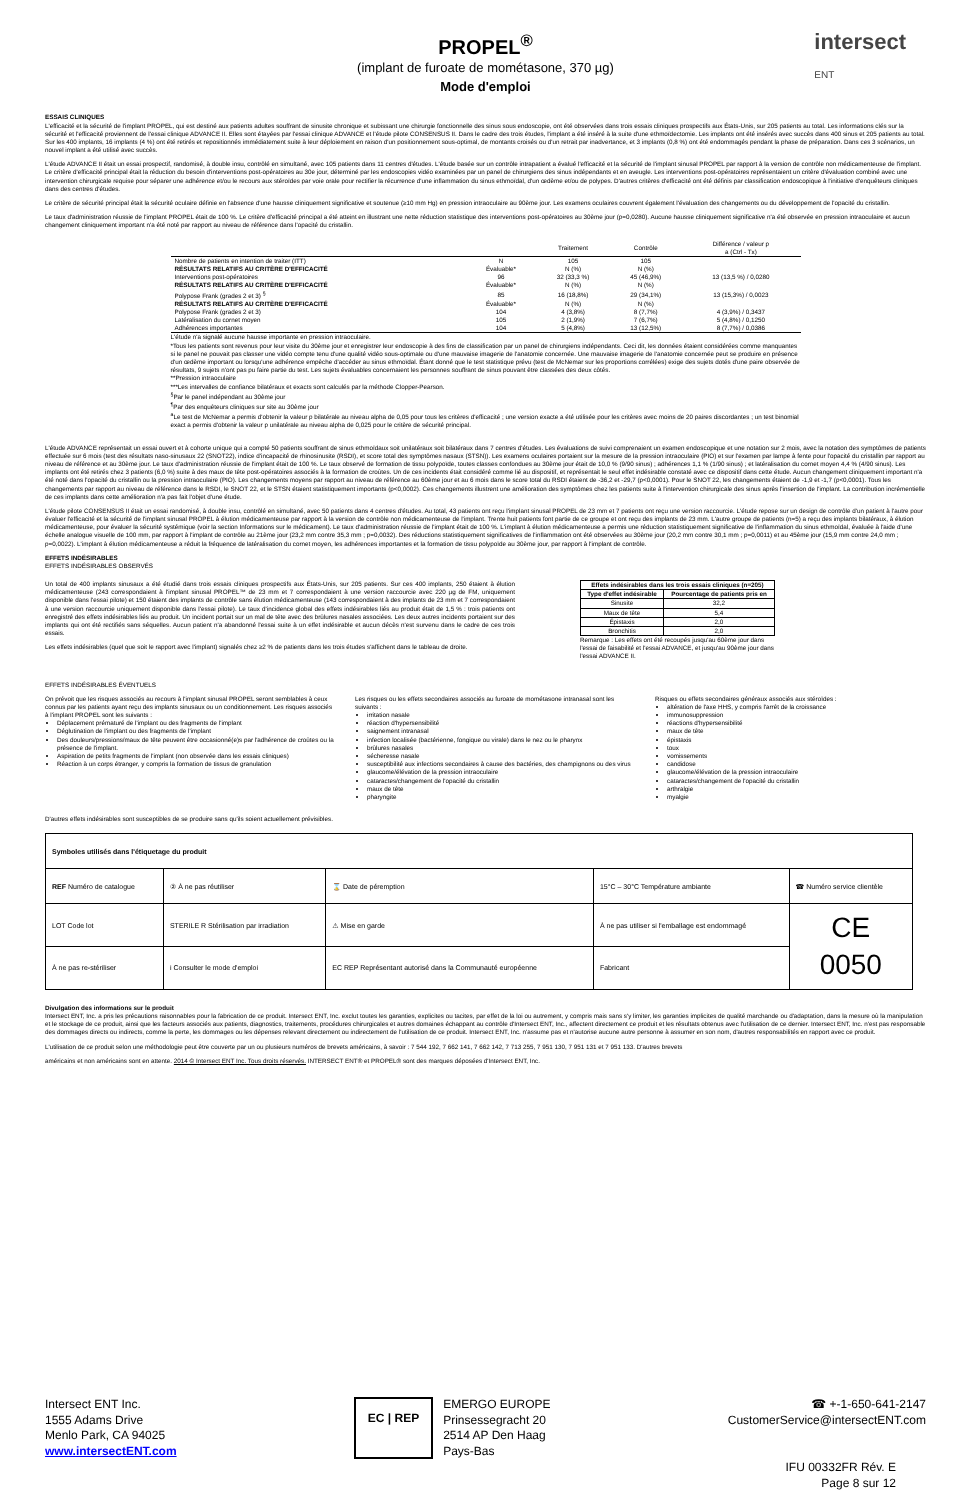intersect
ENT
PROPEL<sup>®</sup>
(implant de furoate de mométasone, 370 µg)
Mode d'emploi
ESSAIS CLINIQUES
L'efficacité et la sécurité de l'implant PROPEL, qui est destiné aux patients adultes souffrant de sinusite chronique et subissant une chirurgie fonctionnelle des sinus sous endoscopie, ont été observées dans trois essais cliniques prospectifs aux États-Unis, sur 205 patients au total. Les informations clés sur la sécurité et l'efficacité proviennent de l'essai clinique ADVANCE II. Elles sont étayées par l'essai clinique ADVANCE et l'étude pilote CONSENSUS II. Dans le cadre des trois études, l'implant a été inséré à la suite d'une ethmoïdectomie. Les implants ont été insérés avec succès dans 400 sinus et 205 patients au total. Sur les 400 implants, 16 implants (4 %) ont été retirés et repositionnés immédiatement suite à leur déploiement en raison d'un positionnement sous-optimal, de montants croisés ou d'un retrait par inadvertance, et 3 implants (0,8 %) ont été endommagés pendant la phase de préparation. Dans ces 3 scénarios, un nouvel implant a été utilisé avec succès.
L'étude ADVANCE II était un essai prospectif, randomisé, à double insu, contrôlé en simultané, avec 105 patients dans 11 centres d'études. L'étude basée sur un contrôle intrapatient a évalué l'efficacité et la sécurité de l'implant sinusal PROPEL par rapport à la version de contrôle non médicamenteuse de l'implant. Le critère d'efficacité principal était la réduction du besoin d'interventions post-opératoires au 30e jour, déterminé par les endoscopies vidéo examinées par un panel de chirurgiens des sinus indépendants et en aveugle. Les interventions post-opératoires représentaient un critère d'évaluation combiné avec une intervention chirurgicale requise pour séparer une adhérence et/ou le recours aux stéroïdes par voie orale pour rectifier la récurrence d'une inflammation du sinus ethmoïdal, d'un œdème et/ou de polypes. D'autres critères d'efficacité ont été définis par classification endoscopique à l'initiative d'enquêteurs cliniques dans des centres d'études.
Le critère de sécurité principal était la sécurité oculaire définie en l'absence d'une hausse cliniquement significative et soutenue (≥10 mm Hg) en pression intraoculaire au 90ème jour. Les examens oculaires couvrent également l'évaluation des changements ou du développement de l'opacité du cristallin.
Le taux d'administration réussie de l'implant PROPEL était de 100 %. Le critère d'efficacité principal a été atteint en illustrant une nette réduction statistique des interventions post-opératoires au 30ème jour (p=0,0280). Aucune hausse cliniquement significative n'a été observée en pression intraoculaire et aucun changement cliniquement important n'a été noté par rapport au niveau de référence dans l'opacité du cristallin.
| | | Traitement | Contrôle | Différence / valeur p a (Ctrl - Tx) |
| --- | --- | --- | --- | --- |
| Nombre de patients en intention de traiter (ITT) | N | 105 | 105 | |
| RÉSULTATS RELATIFS AU CRITÈRE D'EFFICACITÉ | Évaluable* | N (%) | N (%) | |
| Interventions post-opératoires | 96 | 32 (33,3 %) | 45 (46,9%) | 13 (13,5 %) / 0,0280 |
| RÉSULTATS RELATIFS AU CRITÈRE D'EFFICACITÉ | Évaluable* | N (%) | N (%) | |
| Polypose Frank (grades 2 et 3) <sup>§</sup> | 85 | 16 (18,8%) | 29 (34,1%) | 13 (15,3%) / 0,0023 |
| RÉSULTATS RELATIFS AU CRITÈRE D'EFFICACITÉ | Évaluable* | N (%) | N (%) | |
| Polypose Frank (grades 2 et 3) | 104 | 4 (3,8%) | 8 (7,7%) | 4 (3,9%) / 0,3437 |
| Latéralisation du cornet moyen | 105 | 2 (1,9%) | 7 (6,7%) | 5 (4,8%) / 0,1250 |
| Adhérences importantes | 104 | 5 (4,8%) | 13 (12,5%) | 8 (7,7%) / 0,0386 |
L'étude n'a signalé aucune hausse importante en pression intraoculaire.
*Tous les patients sont revenus pour leur visite du 30ème jour et enregistrer leur endoscopie à des fins de classification par un panel de chirurgiens indépendants. Ceci dit, les données étaient considérées comme manquantes si le panel ne pouvait pas classer une vidéo compte tenu d'une qualité vidéo sous-optimale ou d'une mauvaise imagerie de l'anatomie concernée. Une mauvaise imagerie de l'anatomie concernée peut se produire en présence d'un œdème important ou lorsqu'une adhérence empêche d'accéder au sinus ethmoïdal. Étant donné que le test statistique prévu (test de McNemar sur les proportions corrélées) exige des sujets dotés d'une paire observée de résultats, 9 sujets n'ont pas pu faire partie du test. Les sujets évaluables concernaient les personnes souffrant de sinus pouvant être classées des deux côtés.
**Pression intraoculaire
***Les intervalles de confiance bilatéraux et exacts sont calculés par la méthode Clopper-Pearson.
<sup>§</sup> Par le panel indépendant au 30ème jour
<sup>¶</sup> Par des enquêteurs cliniques sur site au 30ème jour
<sup>a</sup> Le test de McNemar a permis d'obtenir la valeur p bilatérale au niveau alpha de 0,05 pour tous les critères d'efficacité ; une version exacte a été utilisée pour les critères avec moins de 20 paires discordantes ; un test binomial exact a permis d'obtenir la valeur p unilatérale au niveau alpha de 0,025 pour le critère de sécurité principal.
L'étude ADVANCE représentait un essai ouvert et à cohorte unique qui a compté 50 patients souffrant de sinus ethmoïdaux soit unilatéraux soit bilatéraux dans 7 centres d'études. Les évaluations de suivi comprenaient un examen endoscopique et une notation sur 2 mois, avec la notation des symptômes de patients effectuée sur 6 mois (test des résultats naso-sinusaux 22 (SNOT22), indice d'incapacité de rhinosinusite (RSDI), et score total des symptômes nasaux (STSN)). Les examens oculaires portaient sur la mesure de la pression intraoculaire (PIO) et sur l'examen par lampe à fente pour l'opacité du cristallin par rapport au niveau de référence et au 30ème jour. Le taux d'administration réussie de l'implant était de 100 %. Le taux observé de formation de tissu polypoïde, toutes classes confondues au 30ème jour était de 10,0 % (9/90 sinus) ; adhérences 1,1 % (1/90 sinus) ; et latéralisation du cornet moyen 4,4 % (4/90 sinus). Les implants ont été retirés chez 3 patients (6,0 %) suite à des maux de tête post-opératoires associés à la formation de croûtes. Un de ces incidents était considéré comme lié au dispositif, et représentait le seul effet indésirable constaté avec ce dispositif dans cette étude. Aucun changement cliniquement important n'a été noté dans l'opacité du cristallin ou la pression intraoculaire (PIO). Les changements moyens par rapport au niveau de référence au 60ème jour et au 6 mois dans le score total du RSDI étaient de -36,2 et -29,7 (p<0,0001). Pour le SNOT 22, les changements étaient de -1,9 et -1,7 (p<0,0001). Tous les changements par rapport au niveau de référence dans le RSDI, le SNOT 22, et le STSN étaient statistiquement importants (p<0,0002). Ces changements illustrent une amélioration des symptômes chez les patients suite à l'intervention chirurgicale des sinus après l'insertion de l'implant. La contribution incrémentielle de ces implants dans cette amélioration n'a pas fait l'objet d'une étude.
L'étude pilote CONSENSUS II était un essai randomisé, à double insu, contrôlé en simultané, avec 50 patients dans 4 centres d'études. Au total, 43 patients ont reçu l'implant sinusal PROPEL de 23 mm et 7 patients ont reçu une version raccourcie. L'étude repose sur un design de contrôle d'un patient à l'autre pour évaluer l'efficacité et la sécurité de l'implant sinusal PROPEL à élution médicamenteuse par rapport à la version de contrôle non médicamenteuse de l'implant. Trente huit patients font partie de ce groupe et ont reçu des implants de 23 mm. L'autre groupe de patients (n=5) a reçu des implants bilatéraux, à élution médicamenteuse, pour évaluer la sécurité systémique (voir la section Informations sur le médicament). Le taux d'administration réussie de l'implant était de 100 %. L'implant à élution médicamenteuse a permis une réduction statistiquement significative de l'inflammation du sinus ethmoïdal, évaluée à l'aide d'une échelle analogue visuelle de 100 mm, par rapport à l'implant de contrôle au 21ème jour (23,2 mm contre 35,3 mm ; p=0,0032). Des réductions statistiquement significatives de l'inflammation ont été observées au 30ème jour (20,2 mm contre 30,1 mm ; p=0,0011) et au 45ème jour (15,9 mm contre 24,0 mm ; p=0,0022). L'implant à élution médicamenteuse a réduit la fréquence de latéralisation du cornet moyen, les adhérences importantes et la formation de tissu polypoïde au 30ème jour, par rapport à l'implant de contrôle.
EFFETS INDÉSIRABLES
EFFETS INDÉSIRABLES OBSERVÉS
Un total de 400 implants sinusaux a été étudié dans trois essais cliniques prospectifs aux États-Unis, sur 205 patients. Sur ces 400 implants, 250 étaient à élution médicamenteuse (243 correspondaient à l'implant sinusal PROPEL™ de 23 mm et 7 correspondaient à une version raccourcie avec 220 µg de FM, uniquement disponible dans l'essai pilote) et 150 étaient des implants de contrôle sans élution médicamenteuse (143 correspondaient à des implants de 23 mm et 7 correspondaient à une version raccourcie uniquement disponible dans l'essai pilote). Le taux d'incidence global des effets indésirables liés au produit était de 1,5 % : trois patients ont enregistré des effets indésirables liés au produit. Un incident portait sur un mal de tête avec des brûlures nasales associées. Les deux autres incidents portaient sur des implants qui ont été rectifiés sans séquelles. Aucun patient n'a abandonné l'essai suite à un effet indésirable et aucun décès n'est survenu dans le cadre de ces trois essais.
Les effets indésirables (quel que soit le rapport avec l'implant) signalés chez ≥2 % de patients dans les trois études s'affichent dans le tableau de droite.
| Effets indésirables dans les trois essais cliniques (n=205) | |
| --- | --- |
| Type d'effet indésirable | Pourcentage de patients pris en |
| Sinusite | 32,2 |
| Maux de tête | 5,4 |
| Épistaxis | 2,0 |
| Bronchitis | 2,0 |
Remarque : Les effets ont été recoupés jusqu'au 60ème jour dans l'essai de faisabilité et l'essai ADVANCE, et jusqu'au 90ème jour dans l'essai ADVANCE II.
EFFETS INDÉSIRABLES ÉVENTUELS
On prévoit que les risques associés au recours à l'implant sinusal PROPEL seront semblables à ceux connus par les patients ayant reçu des implants sinusaux ou un conditionnement. Les risques associés à l'implant PROPEL sont les suivants :
Déplacement prématuré de l'implant ou des fragments de l'implant
Déglutination de l'implant ou des fragments de l'implant
Des douleurs/pressions/maux de tête peuvent être occasionné(e)s par l'adhérence de croûtes ou la présence de l'implant.
Aspiration de petits fragments de l'implant (non observée dans les essais cliniques)
Réaction à un corps étranger, y compris la formation de tissus de granulation
Les risques ou les effets secondaires associés au furoate de mométasone intranasal sont les suivants :
irritation nasale
réaction d'hypersensibilité
saignement intranasal
infection localisée (bactérienne, fongique ou virale) dans le nez ou le pharynx
brûlures nasales
sécheresse nasale
susceptibilité aux infections secondaires à cause des bactéries, des champignons ou des virus
glaucome/élévation de la pression intraoculaire
cataractes/changement de l'opacité du cristallin
maux de tête
pharyngite
Risques ou effets secondaires généraux associés aux stéroïdes :
altération de l'axe HHS, y compris l'arrêt de la croissance
immunosuppression
réactions d'hypersensibilité
maux de tête
épistaxis
toux
vomissements
candidose
glaucome/élévation de la pression intraoculaire
cataractes/changement de l'opacité du cristallin
arthralgie
myalgie
D'autres effets indésirables sont susceptibles de se produire sans qu'ils soient actuellement prévisibles.
| Symboles utilisés dans l'étiquetage du produit | | | | |
| REF Numéro de catalogue | ② À ne pas réutiliser | ⌛ Date de péremption | 15°C – 30°C Température ambiante | ☎ Numéro service clientèle |
| LOT Code lot | STERILE R Stérilisation par irradiation | ⚠ Mise en garde | À ne pas utiliser si l'emballage est endommagé | CE 0050 |
| À ne pas re-stériliser | i Consulter le mode d'emploi | EC REP Représentant autorisé dans la Communauté européenne | Fabricant | |
Divulgation des informations sur le produit
Intersect ENT, Inc. a pris les précautions raisonnables pour la fabrication de ce produit. Intersect ENT, Inc. exclut toutes les garanties, explicites ou tacites, par effet de la loi ou autrement, y compris mais sans s'y limiter, les garanties implicites de qualité marchande ou d'adaptation, dans la mesure où la manipulation et le stockage de ce produit, ainsi que les facteurs associés aux patients, diagnostics, traitements, procédures chirurgicales et autres domaines échappant au contrôle d'Intersect ENT, Inc., affectent directement ce produit et les résultats obtenus avec l'utilisation de ce dernier. Intersect ENT, Inc. n'est pas responsable des dommages directs ou indirects, comme la perte, les dommages ou les dépenses relevant directement ou indirectement de l'utilisation de ce produit. Intersect ENT, Inc. n'assume pas et n'autorise aucune autre personne à assumer en son nom, d'autres responsabilités en rapport avec ce produit.
L'utilisation de ce produit selon une méthodologie peut être couverte par un ou plusieurs numéros de brevets américains, à savoir : 7 544 192, 7 662 141, 7 662 142, 7 713 255, 7 951 130, 7 951 131 et 7 951 133. D'autres brevets
américains et non américains sont en attente. 2014 © Intersect ENT Inc. Tous droits réservés. INTERSECT ENT® et PROPEL® sont des marques déposées d'Intersect ENT, Inc.
Intersect ENT Inc.
1555 Adams Drive
Menlo Park, CA 94025
www.intersectENT.com
EC | REP
EMERGO EUROPE
Prinsessegracht 20
2514 AP Den Haag
Pays-Bas
☎ +-1-650-641-2147
CustomerService@intersectENT.com
IFU 00332FR Rév. E
Page 8 sur 12